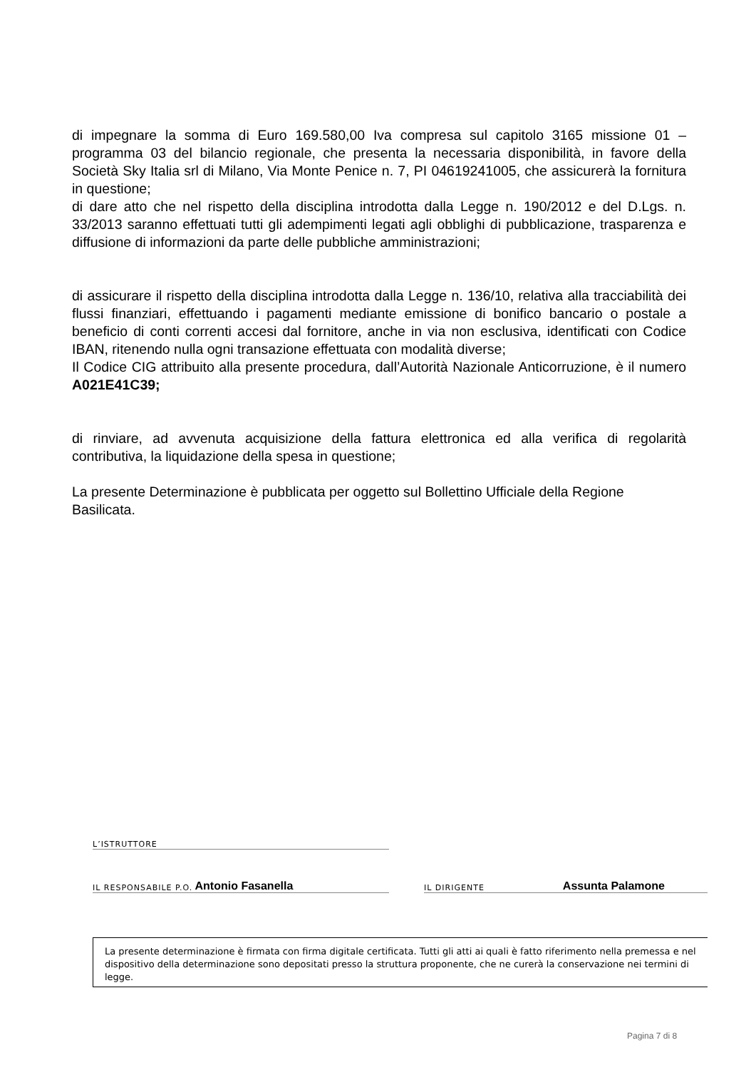di impegnare la somma di Euro 169.580,00 Iva compresa sul capitolo 3165 missione 01 – programma 03 del bilancio regionale, che presenta la necessaria disponibilità, in favore della Società Sky Italia srl di Milano, Via Monte Penice n. 7, PI 04619241005, che assicurerà la fornitura in questione;
di dare atto che nel rispetto della disciplina introdotta dalla Legge n. 190/2012 e del D.Lgs. n. 33/2013 saranno effettuati tutti gli adempimenti legati agli obblighi di pubblicazione, trasparenza e diffusione di informazioni da parte delle pubbliche amministrazioni;
di assicurare il rispetto della disciplina introdotta dalla Legge n. 136/10, relativa alla tracciabilità dei flussi finanziari, effettuando i pagamenti mediante emissione di bonifico bancario o postale a beneficio di conti correnti accesi dal fornitore, anche in via non esclusiva, identificati con Codice IBAN, ritenendo nulla ogni transazione effettuata con modalità diverse;
Il Codice CIG attribuito alla presente procedura, dall’Autorità Nazionale Anticorruzione, è il numero A021E41C39;
di rinviare, ad avvenuta acquisizione della fattura elettronica ed alla verifica di regolarità contributiva, la liquidazione della spesa in questione;
La presente Determinazione è pubblicata per oggetto sul Bollettino Ufficiale della Regione Basilicata.
L’ISTRUTTORE
IL RESPONSABILE P.O. Antonio Fasanella
IL DIRIGENTE Assunta Palamone
La presente determinazione è firmata con firma digitale certificata. Tutti gli atti ai quali è fatto riferimento nella premessa e nel dispositivo della determinazione sono depositati presso la struttura proponente, che ne curerà la conservazione nei termini di legge.
Pagina 7 di 8